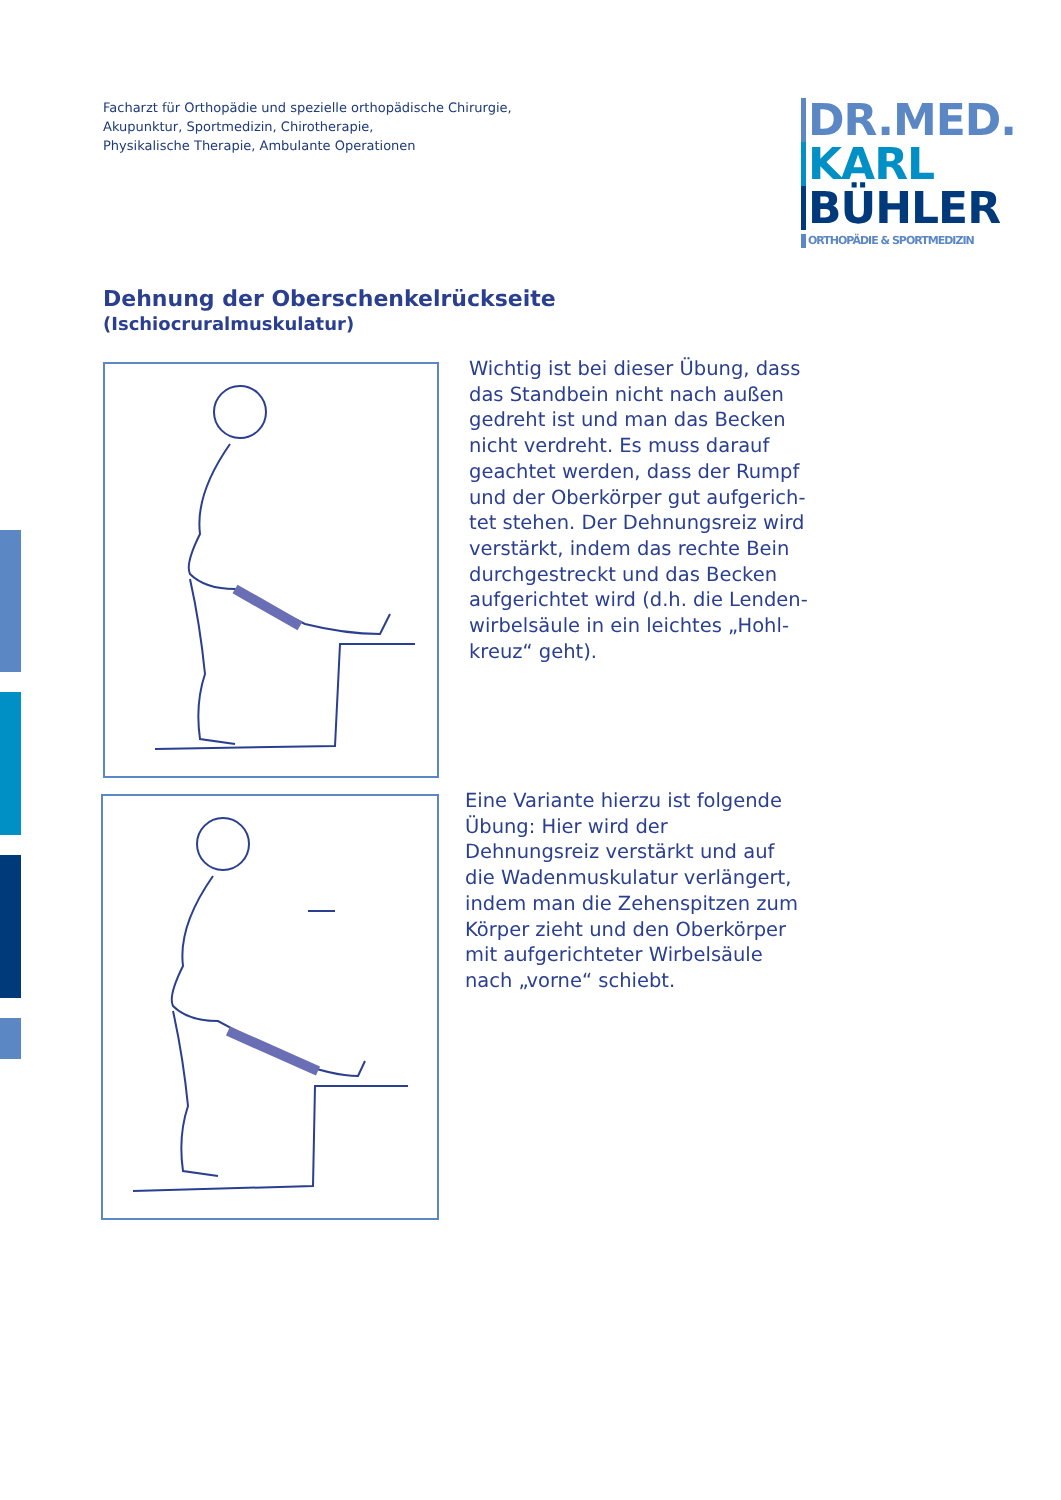Facharzt für Orthopädie und spezielle orthopädische Chirurgie,
Akupunktur, Sportmedizin, Chirotherapie,
Physikalische Therapie, Ambulante Operationen
DR.MED.
KARL
BÜHLER
ORTHOPÄDIE & SPORTMEDIZIN
Dehnung der Oberschenkelrückseite
(Ischiocruralmuskulatur)
Wichtig ist bei dieser Übung, dass das Standbein nicht nach außen gedreht ist und man das Becken nicht verdreht. Es muss darauf geachtet werden, dass der Rumpf und der Oberkörper gut aufgerich­tet stehen. Der Dehnungsreiz wird verstärkt, indem das rechte Bein durchgestreckt und das Becken aufgerichtet wird (d.h. die Lenden­wirbelsäule in ein leichtes „Hohl­kreuz“ geht).
Eine Variante hierzu ist folgende Übung: Hier wird der Dehnungsreiz verstärkt und auf die Wadenmus­kulatur verlängert, indem man die Zehenspitzen zum Körper zieht und den Oberkörper mit aufgerichteter Wirbelsäule nach „vorne“ schiebt.